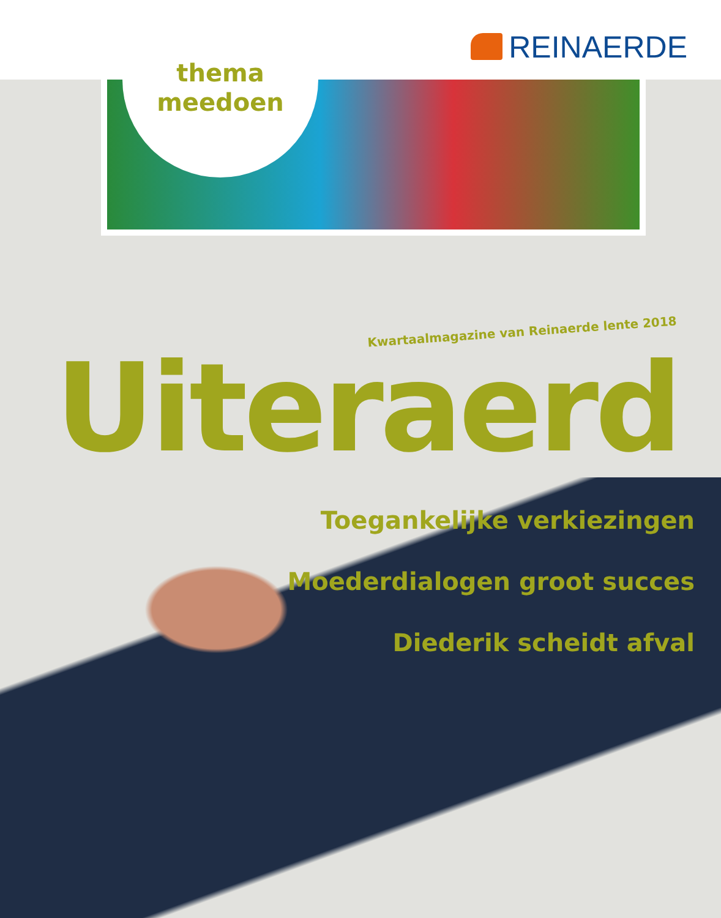REINAERDE
thema
meedoen
Kwartaalmagazine van Reinaerde lente 2018
Uiteraerd
Toegankelijke verkiezingen
Moederdialogen groot succes
Diederik scheidt afval